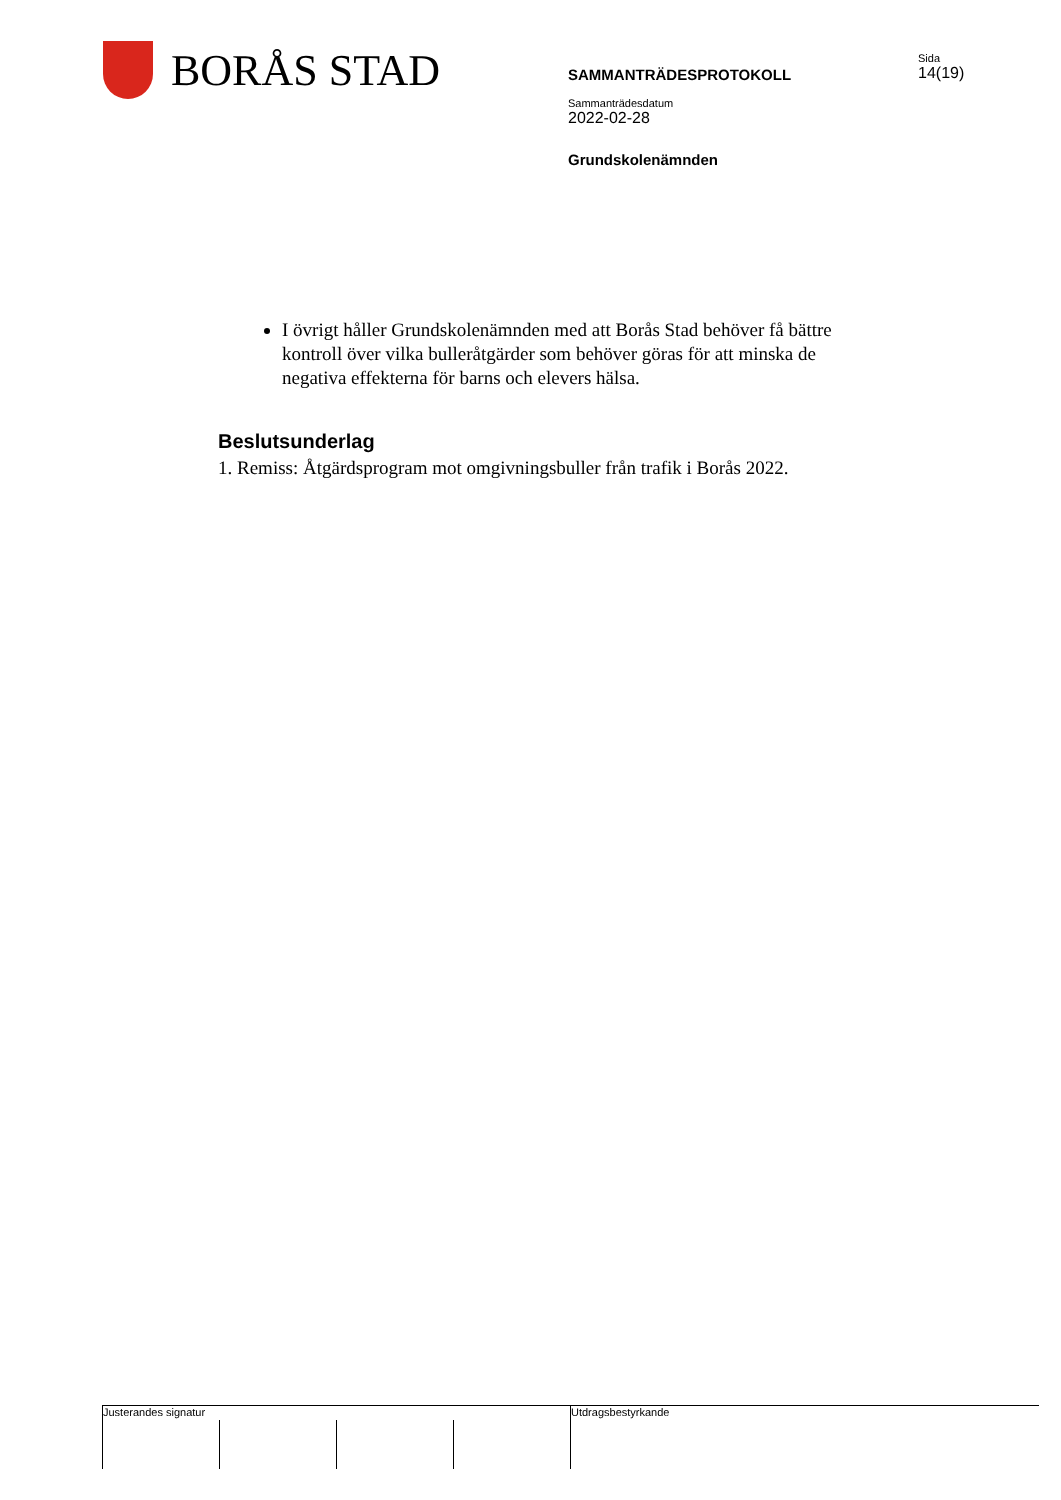BORÅS STAD
SAMMANTRÄDESPROTOKOLL
Sammanträdesdatum
2022-02-28
Grundskolenämnden
Sida
14(19)
I övrigt håller Grundskolenämnden med att Borås Stad behöver få bättre kontroll över vilka bulleråtgärder som behöver göras för att minska de negativa effekterna för barns och elevers hälsa.
Beslutsunderlag
1. Remiss: Åtgärdsprogram mot omgivningsbuller från trafik i Borås 2022.
Justerandes signatur
Utdragsbestyrkande